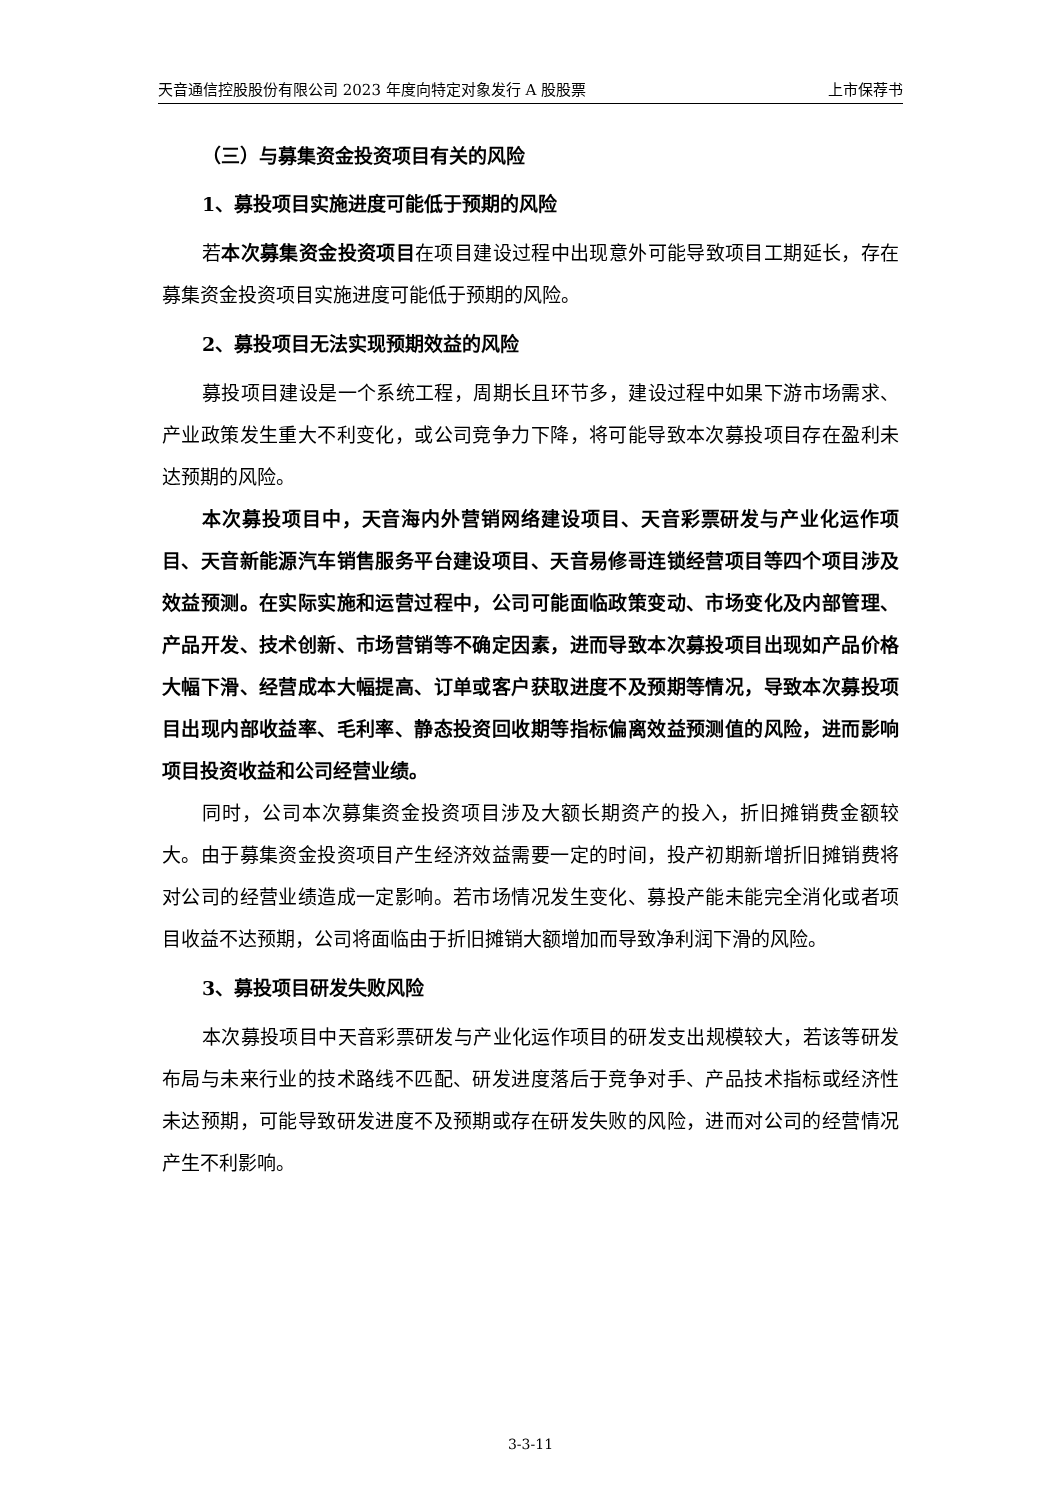天音通信控股股份有限公司 2023 年度向特定对象发行 A 股股票 上市保荐书
（三）与募集资金投资项目有关的风险
1、募投项目实施进度可能低于预期的风险
若本次募集资金投资项目在项目建设过程中出现意外可能导致项目工期延长，存在募集资金投资项目实施进度可能低于预期的风险。
2、募投项目无法实现预期效益的风险
募投项目建设是一个系统工程，周期长且环节多，建设过程中如果下游市场需求、产业政策发生重大不利变化，或公司竞争力下降，将可能导致本次募投项目存在盈利未达预期的风险。
本次募投项目中，天音海内外营销网络建设项目、天音彩票研发与产业化运作项目、天音新能源汽车销售服务平台建设项目、天音易修哥连锁经营项目等四个项目涉及效益预测。在实际实施和运营过程中，公司可能面临政策变动、市场变化及内部管理、产品开发、技术创新、市场营销等不确定因素，进而导致本次募投项目出现如产品价格大幅下滑、经营成本大幅提高、订单或客户获取进度不及预期等情况，导致本次募投项目出现内部收益率、毛利率、静态投资回收期等指标偏离效益预测值的风险，进而影响项目投资收益和公司经营业绩。
同时，公司本次募集资金投资项目涉及大额长期资产的投入，折旧摊销费金额较大。由于募集资金投资项目产生经济效益需要一定的时间，投产初期新增折旧摊销费将对公司的经营业绩造成一定影响。若市场情况发生变化、募投产能未能完全消化或者项目收益不达预期，公司将面临由于折旧摊销大额增加而导致净利润下滑的风险。
3、募投项目研发失败风险
本次募投项目中天音彩票研发与产业化运作项目的研发支出规模较大，若该等研发布局与未来行业的技术路线不匹配、研发进度落后于竞争对手、产品技术指标或经济性未达预期，可能导致研发进度不及预期或存在研发失败的风险，进而对公司的经营情况产生不利影响。
3-3-11